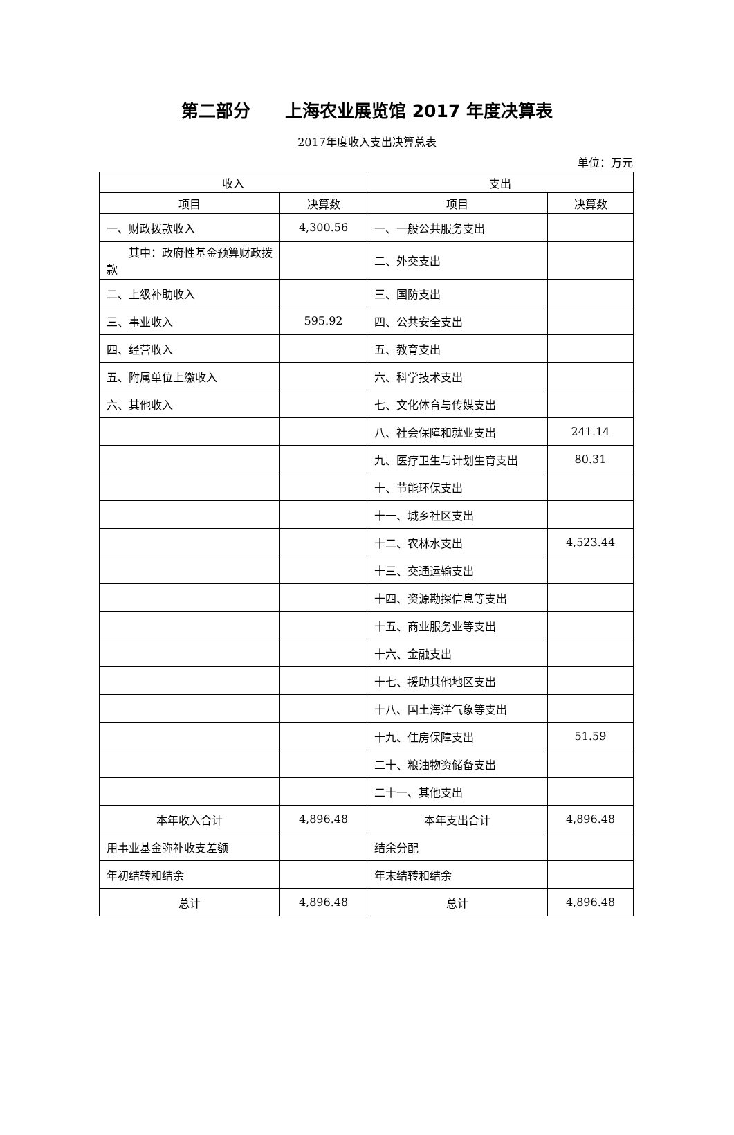第二部分　　上海农业展览馆 2017 年度决算表
2017年度收入支出决算总表
单位：万元
| 收入 | | 支出 | |
| --- | --- | --- | --- |
| 项目 | 决算数 | 项目 | 决算数 |
| 一、财政拨款收入 | 4,300.56 | 一、一般公共服务支出 | |
| 其中：政府性基金预算财政拨款 | | 二、外交支出 | |
| 二、上级补助收入 | | 三、国防支出 | |
| 三、事业收入 | 595.92 | 四、公共安全支出 | |
| 四、经营收入 | | 五、教育支出 | |
| 五、附属单位上缴收入 | | 六、科学技术支出 | |
| 六、其他收入 | | 七、文化体育与传媒支出 | |
| | | 八、社会保障和就业支出 | 241.14 |
| | | 九、医疗卫生与计划生育支出 | 80.31 |
| | | 十、节能环保支出 | |
| | | 十一、城乡社区支出 | |
| | | 十二、农林水支出 | 4,523.44 |
| | | 十三、交通运输支出 | |
| | | 十四、资源勘探信息等支出 | |
| | | 十五、商业服务业等支出 | |
| | | 十六、金融支出 | |
| | | 十七、援助其他地区支出 | |
| | | 十八、国土海洋气象等支出 | |
| | | 十九、住房保障支出 | 51.59 |
| | | 二十、粮油物资储备支出 | |
| | | 二十一、其他支出 | |
| 本年收入合计 | 4,896.48 | 本年支出合计 | 4,896.48 |
| 用事业基金弥补收支差额 | | 结余分配 | |
| 年初结转和结余 | | 年末结转和结余 | |
| 总计 | 4,896.48 | 总计 | 4,896.48 |